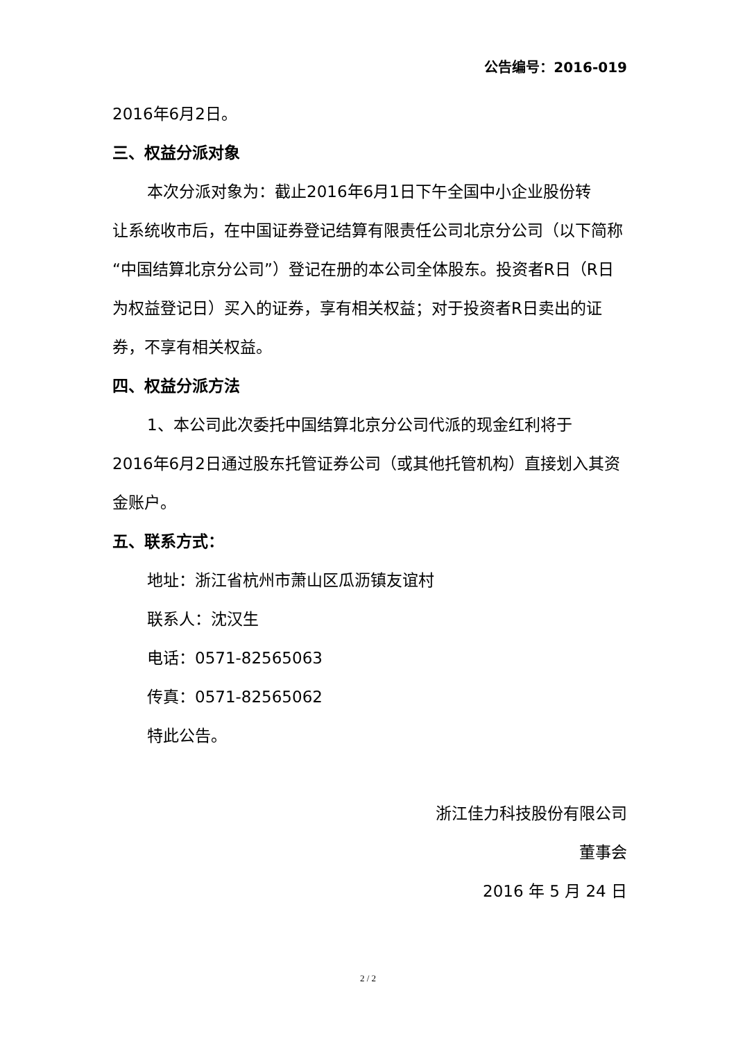公告编号：2016-019
2016年6月2日。
三、权益分派对象
本次分派对象为：截止2016年6月1日下午全国中小企业股份转
让系统收市后，在中国证券登记结算有限责任公司北京分公司（以下简称“中国结算北京分公司”）登记在册的本公司全体股东。投资者R日（R日为权益登记日）买入的证券，享有相关权益；对于投资者R日卖出的证券，不享有相关权益。
四、权益分派方法
1、本公司此次委托中国结算北京分公司代派的现金红利将于
2016年6月2日通过股东托管证券公司（或其他托管机构）直接划入其资金账户。
五、联系方式：
地址：浙江省杭州市萧山区瓜沥镇友谊村
联系人：沈汉生
电话：0571-82565063
传真：0571-82565062
特此公告。
浙江佳力科技股份有限公司
董事会
2016 年 5 月 24 日
2 / 2